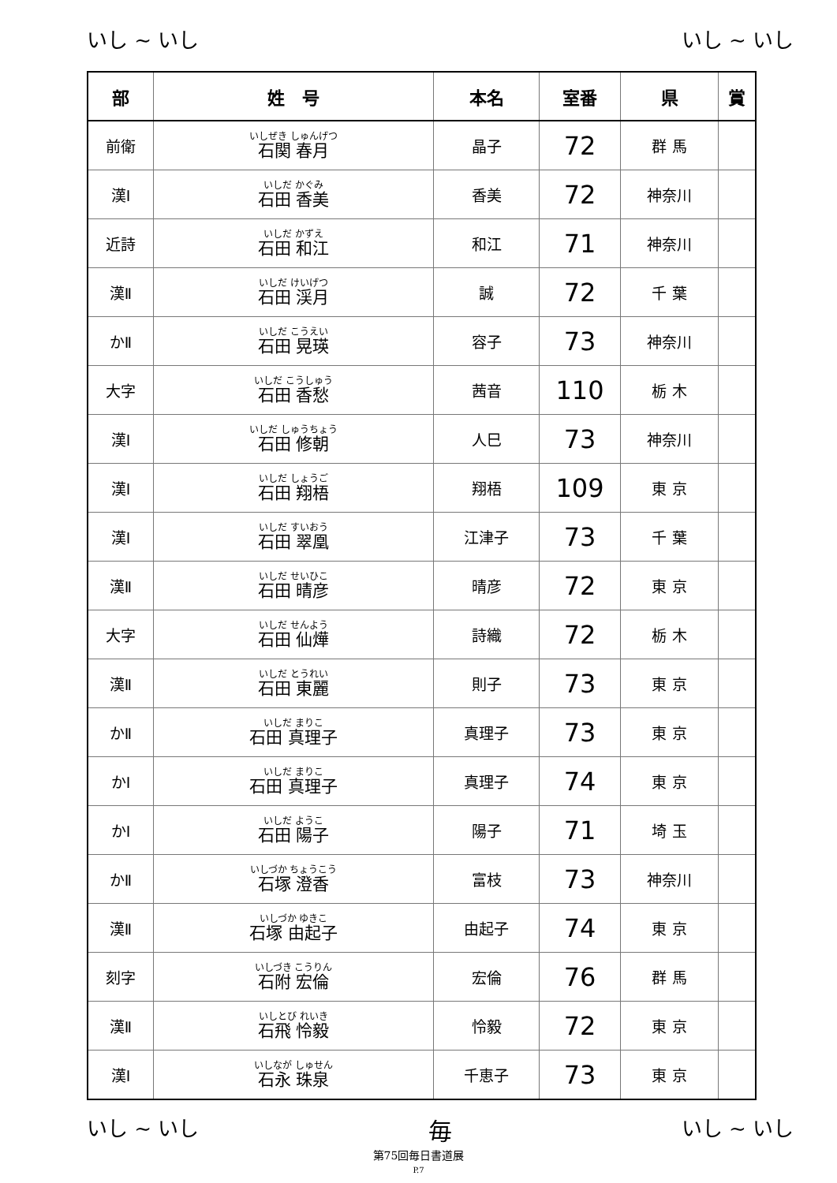いし ~ いし いし ~ いし
| 部 | 姓 号 | 本名 | 室番 | 県 | 賞 |
| --- | --- | --- | --- | --- | --- |
| 前衛 | いしぜき しゅんげつ 石関 春月 | 晶子 | 72 | 群 馬 | |
| 漢Ⅰ | いしだ かぐみ 石田 香美 | 香美 | 72 | 神奈川 | |
| 近詩 | いしだ かずえ 石田 和江 | 和江 | 71 | 神奈川 | |
| 漢Ⅱ | いしだ けいげつ 石田 渓月 | 誠 | 72 | 千 葉 | |
| かⅡ | いしだ こうえい 石田 晃瑛 | 容子 | 73 | 神奈川 | |
| 大字 | いしだ こうしゅう 石田 香愁 | 茜音 | 110 | 栃 木 | |
| 漢Ⅰ | いしだ しゅうちょう 石田 修朝 | 人巳 | 73 | 神奈川 | |
| 漢Ⅰ | いしだ しょうご 石田 翔梧 | 翔梧 | 109 | 東 京 | |
| 漢Ⅰ | いしだ すいおう 石田 翠凰 | 江津子 | 73 | 千 葉 | |
| 漢Ⅱ | いしだ せいひこ 石田 晴彦 | 晴彦 | 72 | 東 京 | |
| 大字 | いしだ せんよう 石田 仙燁 | 詩織 | 72 | 栃 木 | |
| 漢Ⅱ | いしだ とうれい 石田 東麗 | 則子 | 73 | 東 京 | |
| かⅡ | いしだ まりこ 石田 真理子 | 真理子 | 73 | 東 京 | |
| かⅠ | いしだ まりこ 石田 真理子 | 真理子 | 74 | 東 京 | |
| かⅠ | いしだ ようこ 石田 陽子 | 陽子 | 71 | 埼 玉 | |
| かⅡ | いしづか ちょうこう 石塚 澄香 | 富枝 | 73 | 神奈川 | |
| 漢Ⅱ | いしづか ゆきこ 石塚 由起子 | 由起子 | 74 | 東 京 | |
| 刻字 | いしづき こうりん 石附 宏倫 | 宏倫 | 76 | 群 馬 | |
| 漢Ⅱ | いしとび れいき 石飛 怜毅 | 怜毅 | 72 | 東 京 | |
| 漢Ⅰ | いしなが しゅせん 石永 珠泉 | 千恵子 | 73 | 東 京 | |
いし ~ いし 毎 いし ~ いし
第75回毎日書道展
P.7